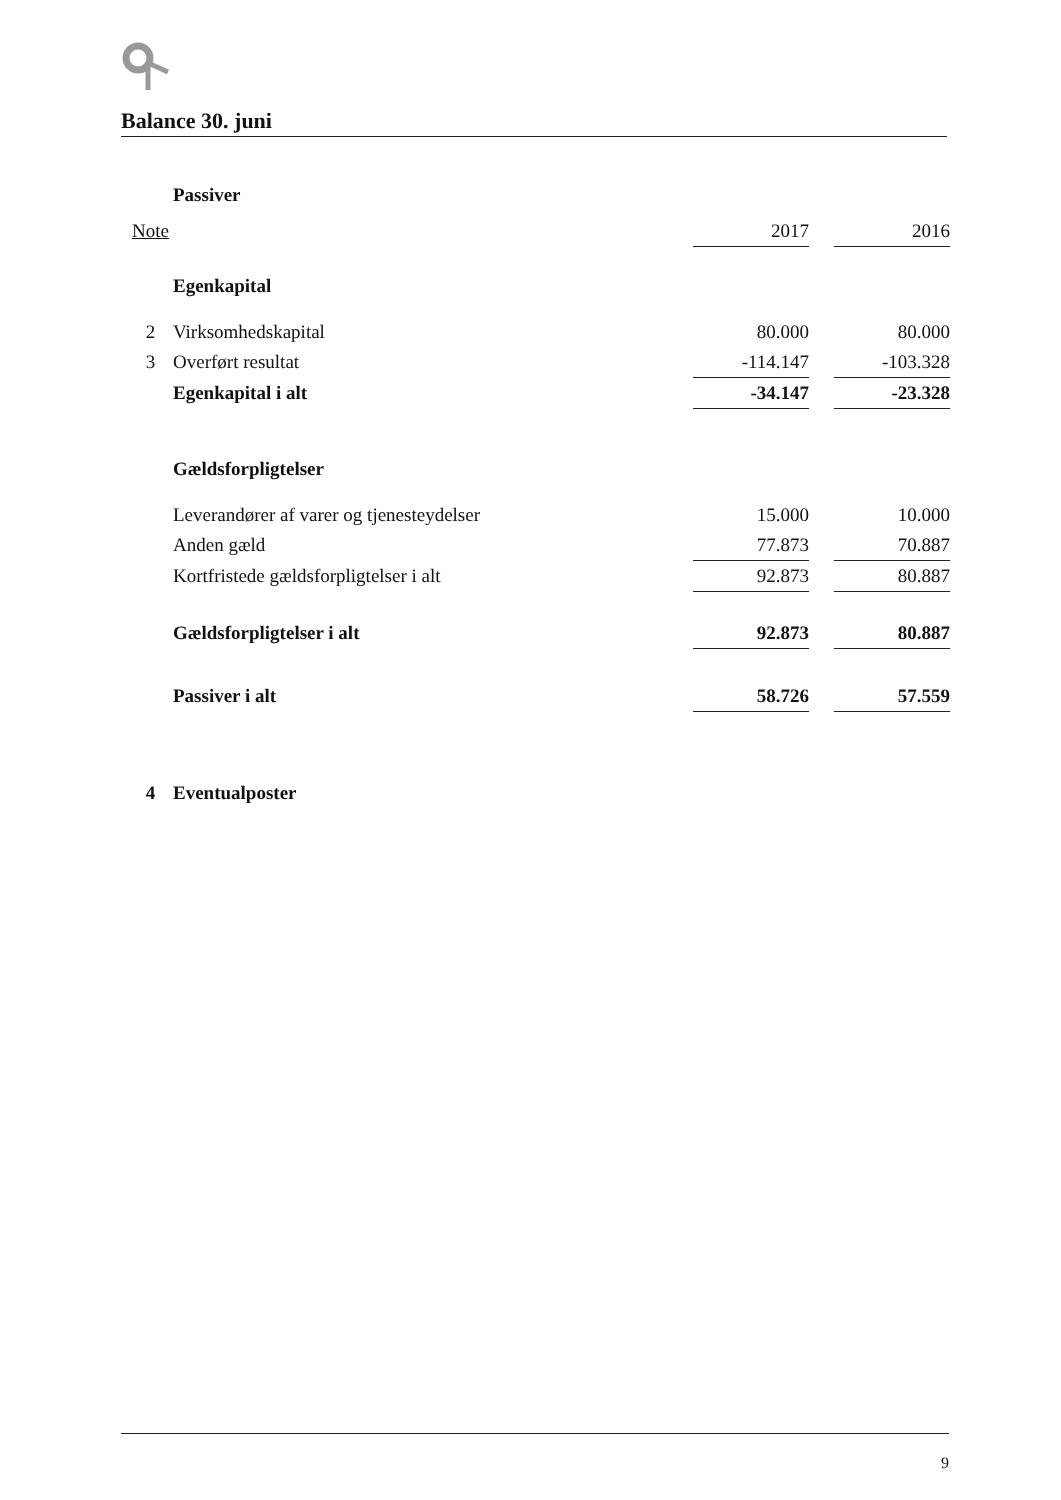Balance 30. juni
| | Passiver | | | |
| Note | | 2017 | | 2016 |
| | Egenkapital | | | |
| 2 | Virksomhedskapital | 80.000 | | 80.000 |
| 3 | Overført resultat | -114.147 | | -103.328 |
| | Egenkapital i alt | -34.147 | | -23.328 |
| | Gældsforpligtelser | | | |
| | Leverandører af varer og tjenesteydelser | 15.000 | | 10.000 |
| | Anden gæld | 77.873 | | 70.887 |
| | Kortfristede gældsforpligtelser i alt | 92.873 | | 80.887 |
| | Gældsforpligtelser i alt | 92.873 | | 80.887 |
| | Passiver i alt | 58.726 | | 57.559 |
| 4 | Eventualposter | | | |
9